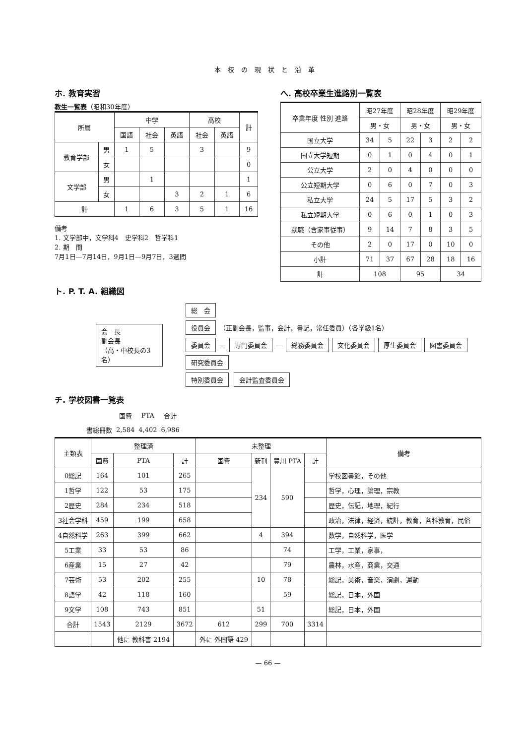本校の現状と沿革
ホ. 教育実習
教生一覧表（昭和30年度）
| 所属 | | 中学 | | | 高校 | | 計 |
| --- | --- | --- | --- | --- | --- | --- | --- |
| | | 国語 | 社会 | 英語 | 社会 | 英語 | |
| 教育学部 | 男 | 1 | 5 | | 3 | | 9 |
| | 女 | | | | | | 0 |
| 文学部 | 男 | | 1 | | | | 1 |
| | 女 | | | 3 | 2 | 1 | 6 |
| 計 | | 1 | 6 | 3 | 5 | 1 | 16 |
備考
1. 文学部中，文学科4　史学科2　哲学科1
2. 期　間
7月1日—7月14日，9月1日—9月7日，3週間
へ. 高校卒業生進路別一覧表
| 卒業年度 性別 進路 | 昭27年度 | | 昭28年度 | | 昭29年度 | |
| --- | --- | --- | --- | --- | --- | --- |
| | 男・女 | | 男・女 | | 男・女 | |
| 国立大学 | 34 | 5 | 22 | 3 | 2 | 2 |
| 国立大学短期 | 0 | 1 | 0 | 4 | 0 | 1 |
| 公立大学 | 2 | 0 | 4 | 0 | 0 | 0 |
| 公立短期大学 | 0 | 6 | 0 | 7 | 0 | 3 |
| 私立大学 | 24 | 5 | 17 | 5 | 3 | 2 |
| 私立短期大学 | 0 | 6 | 0 | 1 | 0 | 3 |
| 就職（含家事従事） | 9 | 14 | 7 | 8 | 3 | 5 |
| その他 | 2 | 0 | 17 | 0 | 10 | 0 |
| 小計 | 71 | 37 | 67 | 28 | 18 | 16 |
| 計 | 108 | | 95 | | 34 | |
ト. P. T. A. 組織図
会　長
副会長
（高・中校長の3名）
総　会
役員会
（正副会長，監事，会計，書記，常任委員）（各学級1名）
委員会
—
専門委員会
— 総務委員会 文化委員会 厚生委員会 図書委員会 研究委員会
特別委員会 会計監査委員会
チ. 学校図書一覧表
| | 国費 | PTA | 合計 |
| 書総冊数 | 2,584 | 4,402 | 6,986 |
| 主類表 | 整理済 | | | 未整理 | | | | 備考 |
| --- | --- | --- | --- | --- | --- | --- | --- | --- |
| | 国費 | PTA | 計 | 国費 | 新刊 | 豊川 PTA | 計 | |
| 0総記 | 164 | 101 | 265 | | 234 | 590 | | 学校図書館，その他 |
| 1哲学 | 122 | 53 | 175 | | | | | 哲学，心理，論理，宗教 |
| 2歴史 | 284 | 234 | 518 | | | | | 歴史，伝記，地理，紀行 |
| 3社会学科 | 459 | 199 | 658 | | | | | 政治，法律，経済，統計，教育，各科教育，民俗 |
| 4自然科学 | 263 | 399 | 662 | | 4 | 394 | | 数学，自然科学，医学 |
| 5工業 | 33 | 53 | 86 | | | 74 | | 工学，工業，家事， |
| 6産業 | 15 | 27 | 42 | | | 79 | | 農林，水産，商業，交通 |
| 7芸術 | 53 | 202 | 255 | | 10 | 78 | | 総記，美術，音楽，演劇，運動 |
| 8語学 | 42 | 118 | 160 | | | 59 | | 総記，日本，外国 |
| 9文学 | 108 | 743 | 851 | | 51 | | | 総記，日本，外国 |
| 合計 | 1543 | 2129 | 3672 | 612 | 299 | 700 | 3314 | |
| | | 他に 教科書 2194 | | 外に 外国語 429 | | | | |
— 66 —